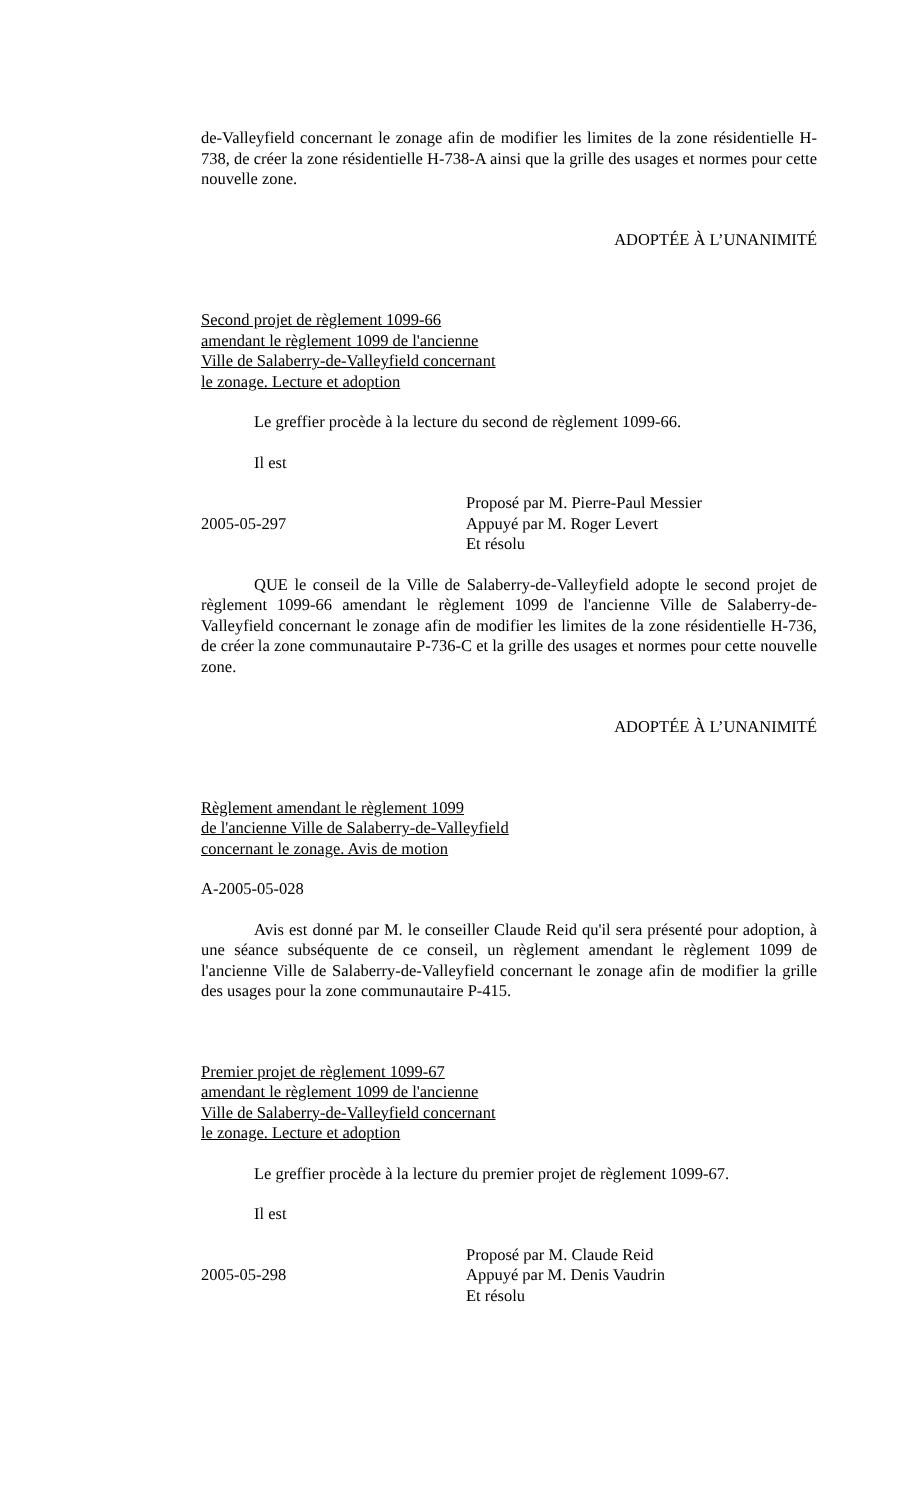de-Valleyfield concernant le zonage afin de modifier les limites de la zone résidentielle H-738, de créer la zone résidentielle H-738-A ainsi que la grille des usages et normes pour cette nouvelle zone.
ADOPTÉE À L’UNANIMITÉ
Second projet de règlement 1099-66
amendant le règlement 1099 de l'ancienne
Ville de Salaberry-de-Valleyfield concernant
le zonage. Lecture et adoption
Le greffier procède à la lecture du second de règlement 1099-66.
Il est
2005-05-297 Proposé par M. Pierre-Paul Messier
Appuyé par M. Roger Levert
Et résolu
QUE le conseil de la Ville de Salaberry-de-Valleyfield adopte le second projet de règlement 1099-66 amendant le règlement 1099 de l'ancienne Ville de Salaberry-de-Valleyfield concernant le zonage afin de modifier les limites de la zone résidentielle H-736, de créer la zone communautaire P-736-C et la grille des usages et normes pour cette nouvelle zone.
ADOPTÉE À L’UNANIMITÉ
Règlement amendant le règlement 1099
de l'ancienne Ville de Salaberry-de-Valleyfield
concernant le zonage. Avis de motion
A-2005-05-028
Avis est donné par M. le conseiller Claude Reid qu'il sera présenté pour adoption, à une séance subséquente de ce conseil, un règlement amendant le règlement 1099 de l'ancienne Ville de Salaberry-de-Valleyfield concernant le zonage afin de modifier la grille des usages pour la zone communautaire P-415.
Premier projet de règlement 1099-67
amendant le règlement 1099 de l'ancienne
Ville de Salaberry-de-Valleyfield concernant
le zonage. Lecture et adoption
Le greffier procède à la lecture du premier projet de règlement 1099-67.
Il est
2005-05-298 Proposé par M. Claude Reid
Appuyé par M. Denis Vaudrin
Et résolu